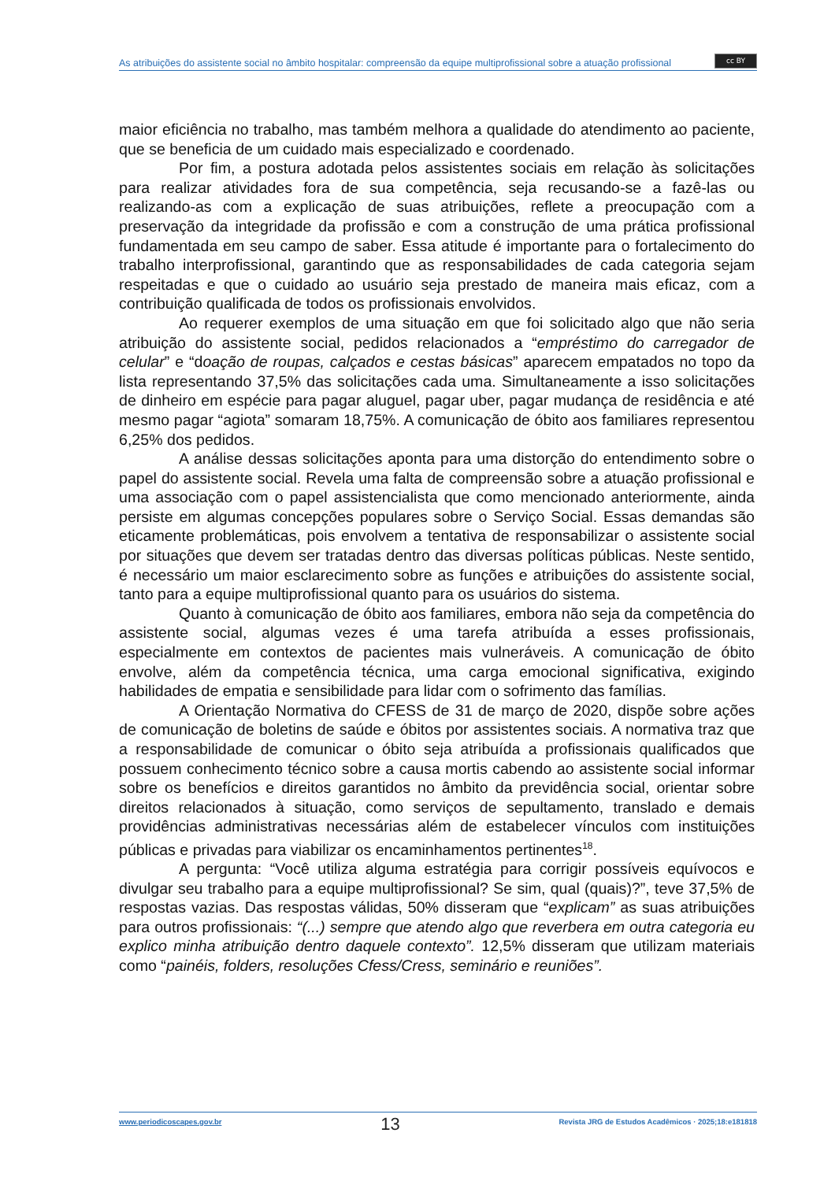As atribuições do assistente social no âmbito hospitalar: compreensão da equipe multiprofissional sobre a atuação profissional
cc BY
maior eficiência no trabalho, mas também melhora a qualidade do atendimento ao paciente, que se beneficia de um cuidado mais especializado e coordenado.
Por fim, a postura adotada pelos assistentes sociais em relação às solicitações para realizar atividades fora de sua competência, seja recusando-se a fazê-las ou realizando-as com a explicação de suas atribuições, reflete a preocupação com a preservação da integridade da profissão e com a construção de uma prática profissional fundamentada em seu campo de saber. Essa atitude é importante para o fortalecimento do trabalho interprofissional, garantindo que as responsabilidades de cada categoria sejam respeitadas e que o cuidado ao usuário seja prestado de maneira mais eficaz, com a contribuição qualificada de todos os profissionais envolvidos.
Ao requerer exemplos de uma situação em que foi solicitado algo que não seria atribuição do assistente social, pedidos relacionados a “empréstimo do carregador de celular” e “doação de roupas, calçados e cestas básicas” aparecem empatados no topo da lista representando 37,5% das solicitações cada uma. Simultaneamente a isso solicitações de dinheiro em espécie para pagar aluguel, pagar uber, pagar mudança de residência e até mesmo pagar “agiota” somaram 18,75%. A comunicação de óbito aos familiares representou 6,25% dos pedidos.
A análise dessas solicitações aponta para uma distorção do entendimento sobre o papel do assistente social. Revela uma falta de compreensão sobre a atuação profissional e uma associação com o papel assistencialista que como mencionado anteriormente, ainda persiste em algumas concepções populares sobre o Serviço Social. Essas demandas são eticamente problemáticas, pois envolvem a tentativa de responsabilizar o assistente social por situações que devem ser tratadas dentro das diversas políticas públicas. Neste sentido, é necessário um maior esclarecimento sobre as funções e atribuições do assistente social, tanto para a equipe multiprofissional quanto para os usuários do sistema.
Quanto à comunicação de óbito aos familiares, embora não seja da competência do assistente social, algumas vezes é uma tarefa atribuída a esses profissionais, especialmente em contextos de pacientes mais vulneráveis. A comunicação de óbito envolve, além da competência técnica, uma carga emocional significativa, exigindo habilidades de empatia e sensibilidade para lidar com o sofrimento das famílias.
A Orientação Normativa do CFESS de 31 de março de 2020, dispõe sobre ações de comunicação de boletins de saúde e óbitos por assistentes sociais. A normativa traz que a responsabilidade de comunicar o óbito seja atribuída a profissionais qualificados que possuem conhecimento técnico sobre a causa mortis cabendo ao assistente social informar sobre os benefícios e direitos garantidos no âmbito da previdência social, orientar sobre direitos relacionados à situação, como serviços de sepultamento, translado e demais providências administrativas necessárias além de estabelecer vínculos com instituições públicas e privadas para viabilizar os encaminhamentos pertinentes<sup>18</sup>.
A pergunta: “Você utiliza alguma estratégia para corrigir possíveis equívocos e divulgar seu trabalho para a equipe multiprofissional? Se sim, qual (quais)?”, teve 37,5% de respostas vazias. Das respostas válidas, 50% disseram que “explicam” as suas atribuições para outros profissionais: “(...) sempre que atendo algo que reverbera em outra categoria eu explico minha atribuição dentro daquele contexto”. 12,5% disseram que utilizam materiais como “painéis, folders, resoluções Cfess/Cress, seminário e reuniões”.
www.periodicoscapes.gov.br 13 Revista JRG de Estudos Acadêmicos · 2025;18:e181818